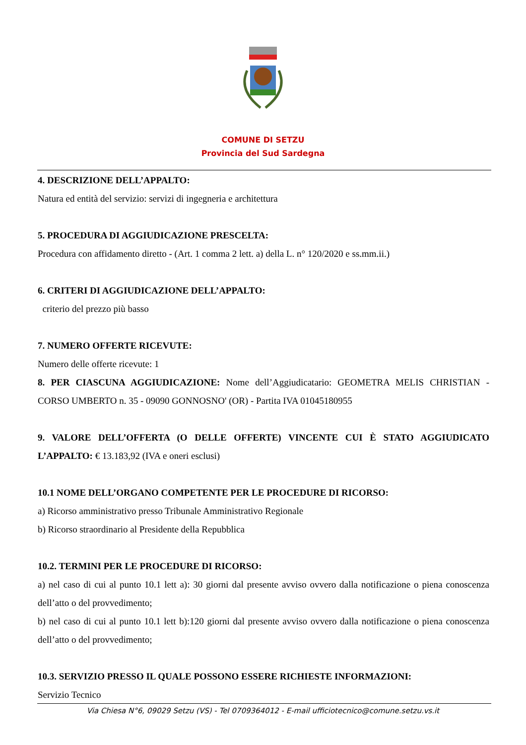COMUNE DI SETZU
Provincia del Sud Sardegna
4. DESCRIZIONE DELL’APPALTO:
Natura ed entità del servizio: servizi di ingegneria e architettura
5. PROCEDURA DI AGGIUDICAZIONE PRESCELTA:
Procedura con affidamento diretto - (Art. 1 comma 2 lett. a) della L. n° 120/2020 e ss.mm.ii.)
6. CRITERI DI AGGIUDICAZIONE DELL’APPALTO:
criterio del prezzo più basso
7. NUMERO OFFERTE RICEVUTE:
Numero delle offerte ricevute: 1
8. PER CIASCUNA AGGIUDICAZIONE: Nome dell’Aggiudicatario: GEOMETRA MELIS CHRISTIAN - CORSO UMBERTO n. 35 - 09090 GONNOSNO' (OR) - Partita IVA 01045180955
9. VALORE DELL’OFFERTA (O DELLE OFFERTE) VINCENTE CUI È STATO AGGIUDICATO L’APPALTO: € 13.183,92 (IVA e oneri esclusi)
10.1 NOME DELL’ORGANO COMPETENTE PER LE PROCEDURE DI RICORSO:
a) Ricorso amministrativo presso Tribunale Amministrativo Regionale
b) Ricorso straordinario al Presidente della Repubblica
10.2. TERMINI PER LE PROCEDURE DI RICORSO:
a) nel caso di cui al punto 10.1 lett a): 30 giorni dal presente avviso ovvero dalla notificazione o piena conoscenza dell’atto o del provvedimento;
b) nel caso di cui al punto 10.1 lett b):120 giorni dal presente avviso ovvero dalla notificazione o piena conoscenza dell’atto o del provvedimento;
10.3. SERVIZIO PRESSO IL QUALE POSSONO ESSERE RICHIESTE INFORMAZIONI:
Servizio Tecnico
Via Chiesa N°6, 09029 Setzu (VS) - Tel 0709364012 - E-mail ufficiotecnico@comune.setzu.vs.it